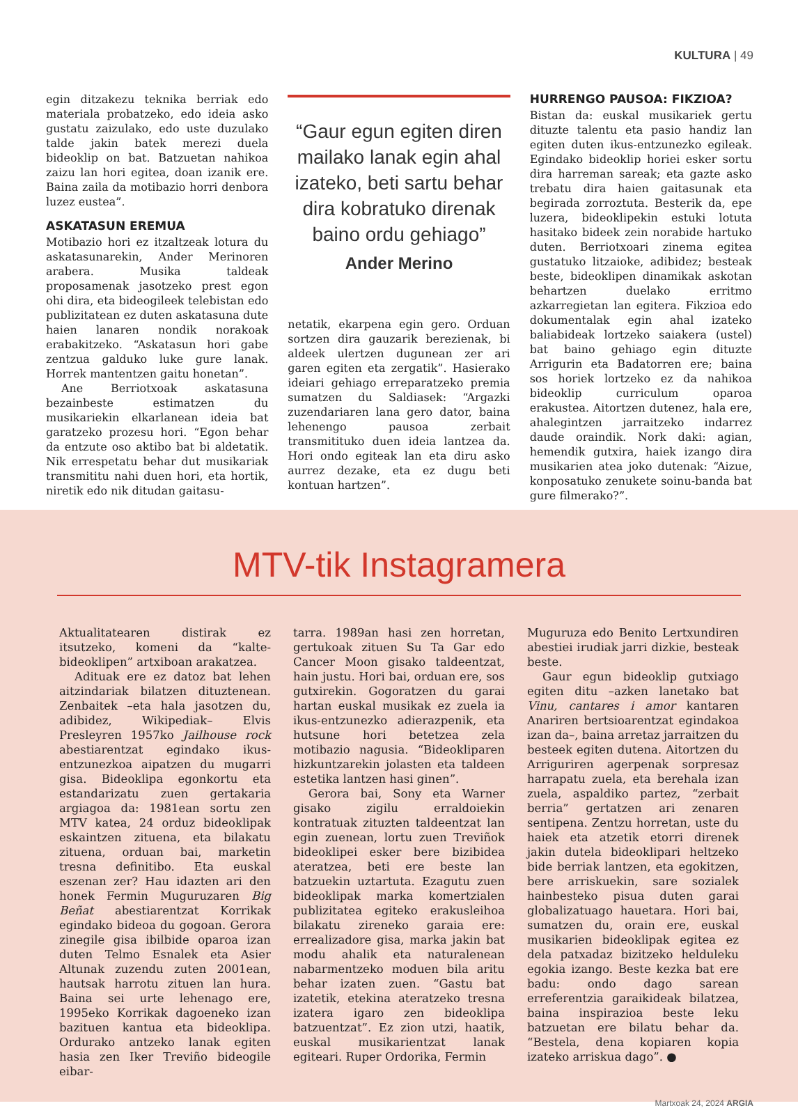KULTURA | 49
egin ditzakezu teknika berriak edo materiala probatzeko, edo ideia asko gustatu zaizulako, edo uste duzulako talde jakin batek merezi duela bideoklip on bat. Batzuetan nahikoa zaizu lan hori egitea, doan izanik ere. Baina zaila da motibazio horri denbora luzez eustea”.
ASKATASUN EREMUA
Motibazio hori ez itzaltzeak lotura du askatasunarekin, Ander Merinoren arabera. Musika taldeak proposamenak jasotzeko prest egon ohi dira, eta bideogileek telebistan edo publizitatean ez duten askatasuna dute haien lanaren nondik norakoak erabakitzeko. “Askatasun hori gabe zentzua galduko luke gure lanak. Horrek mantentzen gaitu honetan”.
Ane Berriotxoak askatasuna bezainbeste estimatzen du musikariekin elkarlanean ideia bat garatzeko prozesu hori. “Egon behar da entzute oso aktibo bat bi aldetatik. Nik errespetatu behar dut musikariak transmititu nahi duen hori, eta hortik, niretik edo nik ditudan gaitasu-
“Gaur egun egiten diren mailako lanak egin ahal izateko, beti sartu behar dira kobratuko direnak baino ordu gehiago”
Ander Merino
netatik, ekarpena egin gero. Orduan sortzen dira gauzarik berezienak, bi aldeek ulertzen dugunean zer ari garen egiten eta zergatik”. Hasierako ideiari gehiago erreparatzeko premia sumatzen du Saldiasek: “Argazki zuzendariaren lana gero dator, baina lehenengo pausoa zerbait transmitituko duen ideia lantzea da. Hori ondo egiteak lan eta diru asko aurrez dezake, eta ez dugu beti kontuan hartzen”.
HURRENGO PAUSOA: FIKZIOA?
Bistan da: euskal musikariek gertu dituzte talentu eta pasio handiz lan egiten duten ikus-entzunezko egileak. Egindako bideoklip horiei esker sortu dira harreman sareak; eta gazte asko trebatu dira haien gaitasunak eta begirada zorroztuta. Besterik da, epe luzera, bideoklipekin estuki lotuta hasitako bideek zein norabide hartuko duten. Berriotxoari zinema egitea gustatuko litzaioke, adibidez; besteak beste, bideoklipen dinamikak askotan behartzen duelako erritmo azkarregietan lan egitera. Fikzioa edo dokumentalak egin ahal izateko baliabideak lortzeko saiakera (ustel) bat baino gehiago egin dituzte Arrigurin eta Badatorren ere; baina sos horiek lortzeko ez da nahikoa bideoklip curriculum oparoa erakustea. Aitortzen dutenez, hala ere, ahalegintzen jarraitzeko indarrez daude oraindik. Nork daki: agian, hemendik gutxira, haiek izango dira musikarien atea joko dutenak: “Aizue, konposatuko zenukete soinu-banda bat gure filmerako?”.
MTV-tik Instagramera
Aktualitatearen distirak ez itsutzeko, komeni da “kalte-bideoklipen” artxiboan arakatzea.
Adituak ere ez datoz bat lehen aitzindariak bilatzen dituztenean. Zenbaitek –eta hala jasotzen du, adibidez, Wikipediak– Elvis Presleyren 1957ko Jailhouse rock abestiarentzat egindako ikus-entzunezkoa aipatzen du mugarri gisa. Bideoklipa egonkortu eta estandarizatu zuen gertakaria argiagoa da: 1981ean sortu zen MTV katea, 24 orduz bideoklipak eskaintzen zituena, eta bilakatu zituena, orduan bai, marketin tresna definitibo. Eta euskal eszenan zer? Hau idazten ari den honek Fermin Muguruzaren Big Beñat abestiarentzat Korrikak egindako bideoa du gogoan. Gerora zinegile gisa ibilbide oparoa izan duten Telmo Esnalek eta Asier Altunak zuzendu zuten 2001ean, hautsak harrotu zituen lan hura. Baina sei urte lehenago ere, 1995eko Korrikak dagoeneko izan bazituen kantua eta bideoklipa. Ordurako antzeko lanak egiten hasia zen Iker Treviño bideogile eibar-
tarra. 1989an hasi zen horretan, gertukoak zituen Su Ta Gar edo Cancer Moon gisako taldeentzat, hain justu. Hori bai, orduan ere, sos gutxirekin. Gogoratzen du garai hartan euskal musikak ez zuela ia ikus-entzunezko adierazpenik, eta hutsune hori betetzea zela motibazio nagusia. “Bideokliparen hizkuntzarekin jolasten eta taldeen estetika lantzen hasi ginen”.
Gerora bai, Sony eta Warner gisako zigilu erraldoiekin kontratuak zituzten taldeentzat lan egin zuenean, lortu zuen Treviñok bideoklipei esker bere bizibidea ateratzea, beti ere beste lan batzuekin uztartuta. Ezagutu zuen bideoklipak marka komertzialen publizitatea egiteko erakusleihoa bilakatu zireneko garaia ere: errealizadore gisa, marka jakin bat modu ahalik eta naturalenean nabarmentzeko moduen bila aritu behar izaten zuen. “Gastu bat izatetik, etekina ateratzeko tresna izatera igaro zen bideoklipa batzuentzat”. Ez zion utzi, haatik, euskal musikarientzat lanak egiteari. Ruper Ordorika, Fermin
Muguruza edo Benito Lertxundiren abestiei irudiak jarri dizkie, besteak beste.
Gaur egun bideoklip gutxiago egiten ditu –azken lanetako bat Vinu, cantares i amor kantaren Anariren bertsioarentzat egindakoa izan da–, baina arretaz jarraitzen du besteek egiten dutena. Aitortzen du Arriguriren agerpenak sorpresaz harrapatu zuela, eta berehala izan zuela, aspaldiko partez, “zerbait berria” gertatzen ari zenaren sentipena. Zentzu horretan, uste du haiek eta atzetik etorri direnek jakin dutela bideoklipari heltzeko bide berriak lantzen, eta egokitzen, bere arriskuekin, sare sozialek hainbesteko pisua duten garai globalizatuago hauetara. Hori bai, sumatzen du, orain ere, euskal musikarien bideoklipak egitea ez dela patxadaz bizitzeko helduleku egokia izango. Beste kezka bat ere badu: ondo dago sarean erreferentzia garaikideak bilatzea, baina inspirazioa beste leku batzuetan ere bilatu behar da. “Bestela, dena kopiaren kopia izateko arriskua dago”. ●
Martxoak 24, 2024 ARGIA